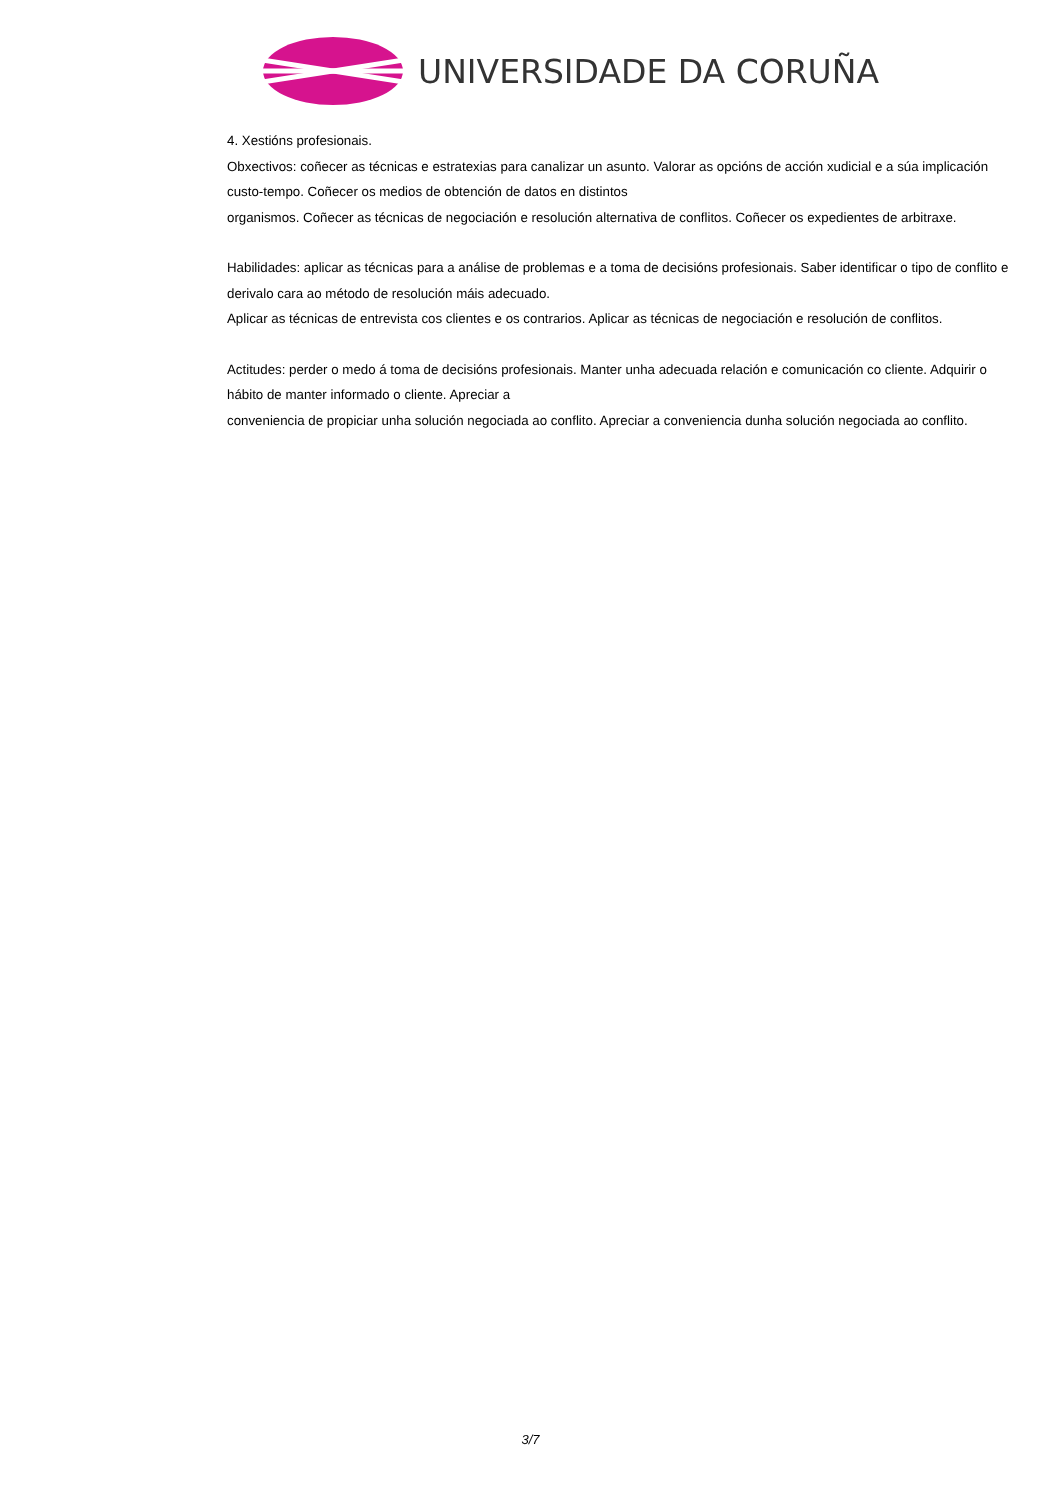UNIVERSIDADE DA CORUÑA
4. Xestións profesionais.
Obxectivos: coñecer as técnicas e estratexias para canalizar un asunto. Valorar as opcións de acción xudicial e a súa implicación custo-tempo. Coñecer os medios de obtención de datos en distintos
organismos. Coñecer as técnicas de negociación e resolución alternativa de conflitos. Coñecer os expedientes de arbitraxe.
Habilidades: aplicar as técnicas para a análise de problemas e a toma de decisións profesionais. Saber identificar o tipo de conflito e derivalo cara ao método de resolución máis adecuado.
Aplicar as técnicas de entrevista cos clientes e os contrarios. Aplicar as técnicas de negociación e resolución de conflitos.
Actitudes: perder o medo á toma de decisións profesionais. Manter unha adecuada relación e comunicación co cliente. Adquirir o hábito de manter informado o cliente. Apreciar a
conveniencia de propiciar unha solución negociada ao conflito. Apreciar a conveniencia dunha solución negociada ao conflito.
3/7